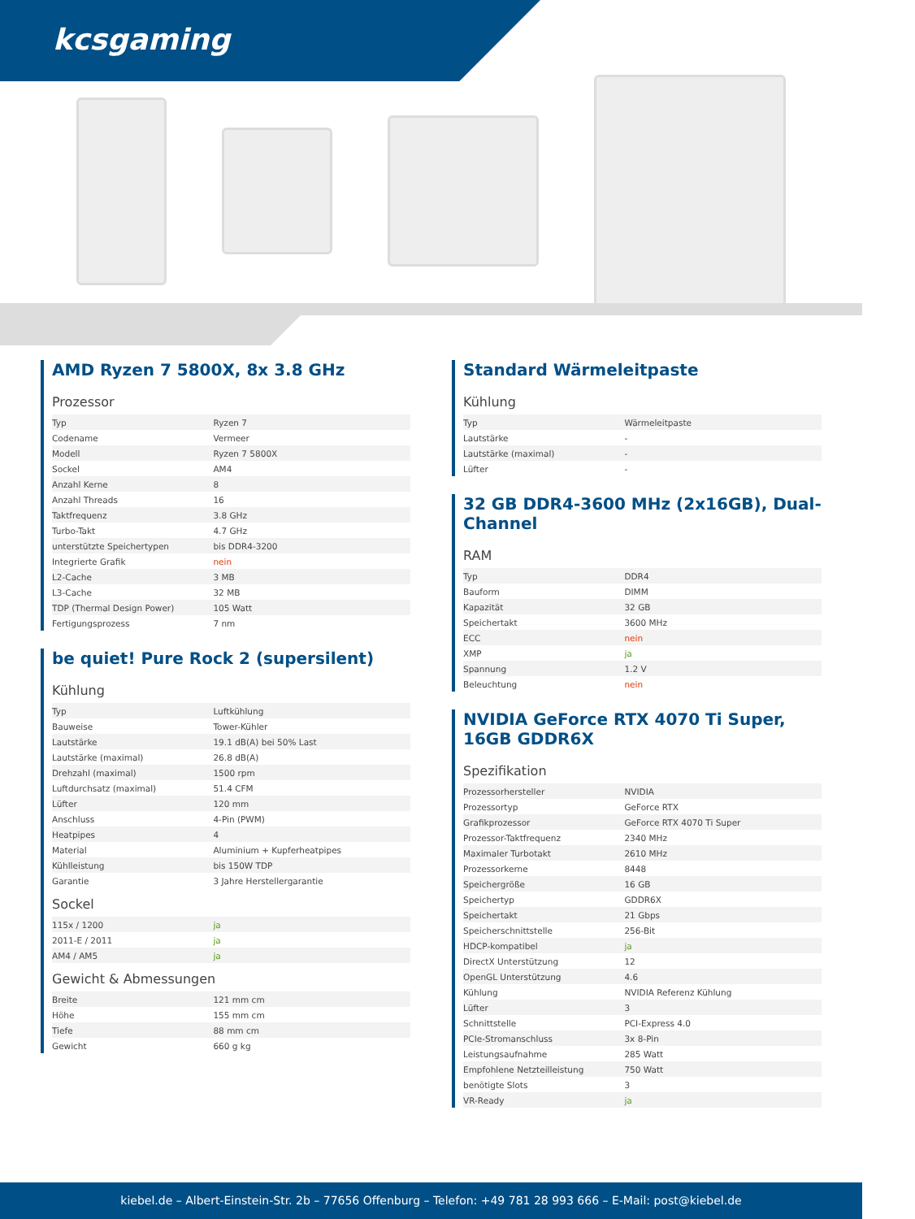kcsgaming
AMD Ryzen 7 5800X, 8x 3.8 GHz
Prozessor
| Typ | Ryzen 7 |
| Codename | Vermeer |
| Modell | Ryzen 7 5800X |
| Sockel | AM4 |
| Anzahl Kerne | 8 |
| Anzahl Threads | 16 |
| Taktfrequenz | 3.8 GHz |
| Turbo-Takt | 4.7 GHz |
| unterstützte Speichertypen | bis DDR4-3200 |
| Integrierte Grafik | nein |
| L2-Cache | 3 MB |
| L3-Cache | 32 MB |
| TDP (Thermal Design Power) | 105 Watt |
| Fertigungsprozess | 7 nm |
be quiet! Pure Rock 2 (supersilent)
Kühlung
| Typ | Luftkühlung |
| Bauweise | Tower-Kühler |
| Lautstärke | 19.1 dB(A) bei 50% Last |
| Lautstärke (maximal) | 26.8 dB(A) |
| Drehzahl (maximal) | 1500 rpm |
| Luftdurchsatz (maximal) | 51.4 CFM |
| Lüfter | 120 mm |
| Anschluss | 4-Pin (PWM) |
| Heatpipes | 4 |
| Material | Aluminium + Kupferheatpipes |
| Kühlleistung | bis 150W TDP |
| Garantie | 3 Jahre Herstellergarantie |
Sockel
| 115x / 1200 | ja |
| 2011-E / 2011 | ja |
| AM4 / AM5 | ja |
Gewicht & Abmessungen
| Breite | 121 mm cm |
| Höhe | 155 mm cm |
| Tiefe | 88 mm cm |
| Gewicht | 660 g kg |
Standard Wärmeleitpaste
Kühlung
| Typ | Wärmeleitpaste |
| Lautstärke | - |
| Lautstärke (maximal) | - |
| Lüfter | - |
32 GB DDR4-3600 MHz (2x16GB), Dual-Channel
RAM
| Typ | DDR4 |
| Bauform | DIMM |
| Kapazität | 32 GB |
| Speichertakt | 3600 MHz |
| ECC | nein |
| XMP | ja |
| Spannung | 1.2 V |
| Beleuchtung | nein |
NVIDIA GeForce RTX 4070 Ti Super, 16GB GDDR6X
Spezifikation
| Prozessorhersteller | NVIDIA |
| Prozessortyp | GeForce RTX |
| Grafikprozessor | GeForce RTX 4070 Ti Super |
| Prozessor-Taktfrequenz | 2340 MHz |
| Maximaler Turbotakt | 2610 MHz |
| Prozessorkerne | 8448 |
| Speichergröße | 16 GB |
| Speichertyp | GDDR6X |
| Speichertakt | 21 Gbps |
| Speicherschnittstelle | 256-Bit |
| HDCP-kompatibel | ja |
| DirectX Unterstützung | 12 |
| OpenGL Unterstützung | 4.6 |
| Kühlung | NVIDIA Referenz Kühlung |
| Lüfter | 3 |
| Schnittstelle | PCI-Express 4.0 |
| PCIe-Stromanschluss | 3x 8-Pin |
| Leistungsaufnahme | 285 Watt |
| Empfohlene Netzteilleistung | 750 Watt |
| benötigte Slots | 3 |
| VR-Ready | ja |
kiebel.de – Albert-Einstein-Str. 2b – 77656 Offenburg – Telefon: +49 781 28 993 666 – E-Mail: post@kiebel.de